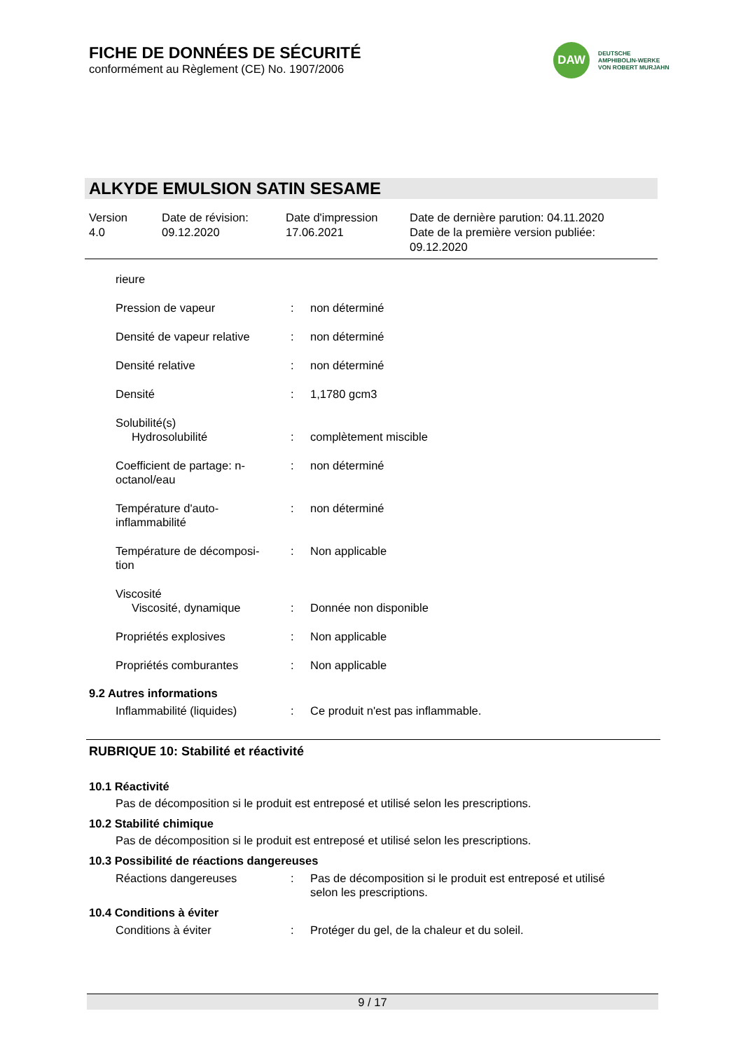FICHE DE DONNÉES DE SÉCURITÉ
conformément au Règlement (CE) No. 1907/2006
DAW
DEUTSCHE
AMPHIBOLIN-WERKE
VON ROBERT MURJAHN
ALKYDE EMULSION SATIN SESAME
| Version 4.0 | Date de révision: 09.12.2020 | Date d'impression 17.06.2021 | Date de dernière parution: 04.11.2020 Date de la première version publiée: 09.12.2020 |
| rieure | | |
| Pression de vapeur | : | non déterminé |
| Densité de vapeur relative | : | non déterminé |
| Densité relative | : | non déterminé |
| Densité | : | 1,1780 gcm3 |
| Solubilité(s) Hydrosolubilité | : | complètement miscible |
| Coefficient de partage: n- octanol/eau | : | non déterminé |
| Température d'auto- inflammabilité | : | non déterminé |
| Température de décomposi- tion | : | Non applicable |
| Viscosité Viscosité, dynamique | : | Donnée non disponible |
| Propriétés explosives | : | Non applicable |
| Propriétés comburantes | : | Non applicable |
9.2 Autres informations
| Inflammabilité (liquides) | : | Ce produit n'est pas inflammable. |
RUBRIQUE 10: Stabilité et réactivité
10.1 Réactivité
Pas de décomposition si le produit est entreposé et utilisé selon les prescriptions.
10.2 Stabilité chimique
Pas de décomposition si le produit est entreposé et utilisé selon les prescriptions.
10.3 Possibilité de réactions dangereuses
| Réactions dangereuses | : | Pas de décomposition si le produit est entreposé et utilisé selon les prescriptions. |
10.4 Conditions à éviter
| Conditions à éviter | : | Protéger du gel, de la chaleur et du soleil. |
9 / 17